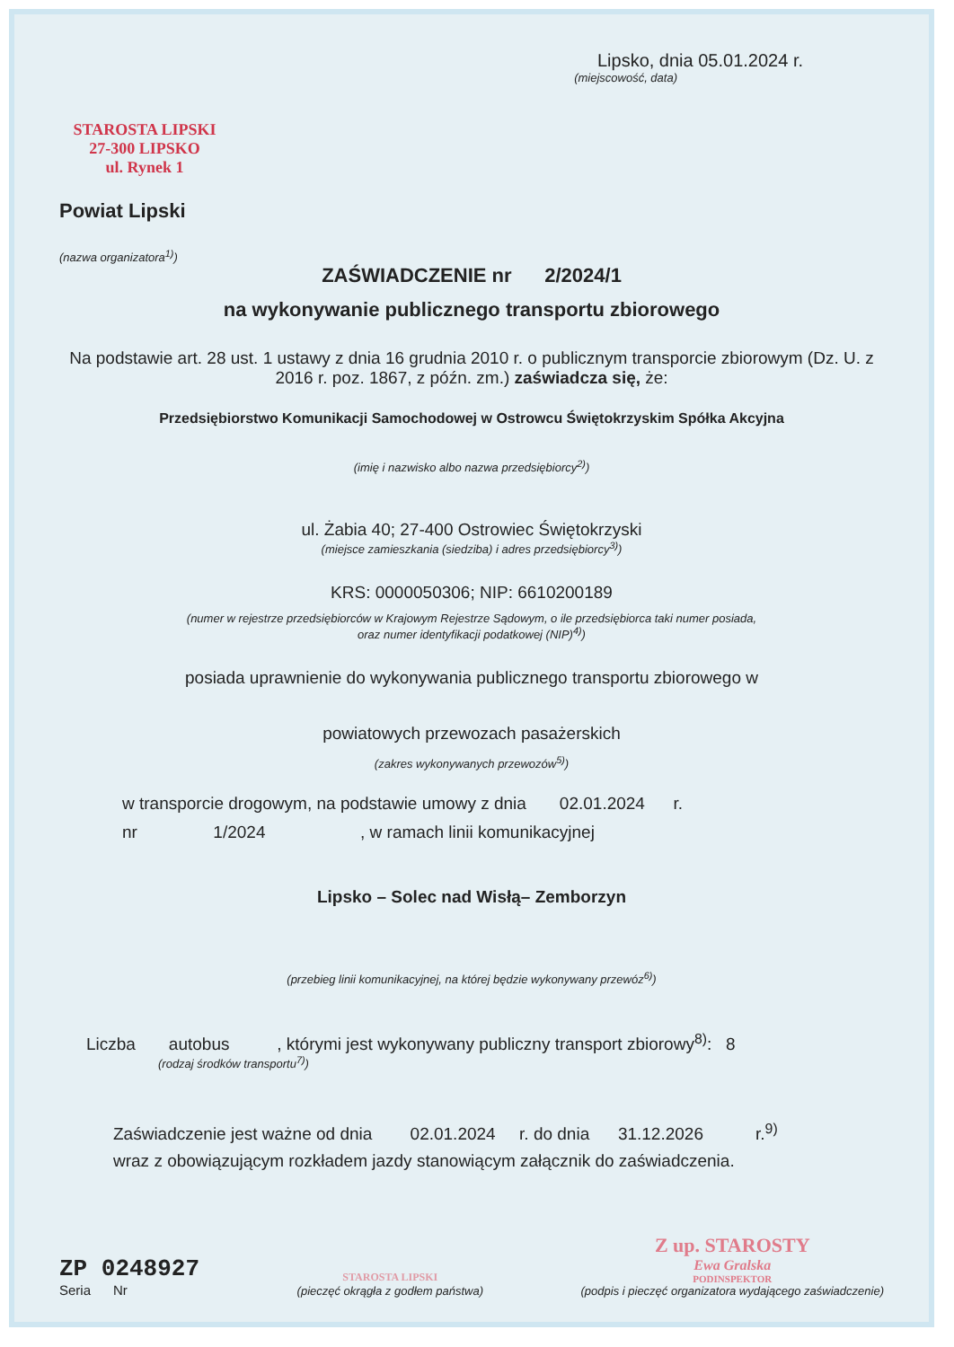Lipsko, dnia 05.01.2024 r.
(miejscowość, data)
STAROSTA LIPSKI
27-300 LIPSKO
ul. Rynek 1
Powiat Lipski
(nazwa organizatora<sup>1)</sup>)
ZAŚWIADCZENIE nr 2/2024/1
na wykonywanie publicznego transportu zbiorowego
Na podstawie art. 28 ust. 1 ustawy z dnia 16 grudnia 2010 r. o publicznym transporcie zbiorowym (Dz. U. z 2016 r. poz. 1867, z późn. zm.) zaświadcza się, że:
Przedsiębiorstwo Komunikacji Samochodowej w Ostrowcu Świętokrzyskim Spółka Akcyjna
(imię i nazwisko albo nazwa przedsiębiorcy<sup>2)</sup>)
ul. Żabia 40; 27-400 Ostrowiec Świętokrzyski
(miejsce zamieszkania (siedziba) i adres przedsiębiorcy<sup>3)</sup>)
KRS: 0000050306; NIP: 6610200189
(numer w rejestrze przedsiębiorców w Krajowym Rejestrze Sądowym, o ile przedsiębiorca taki numer posiada,
oraz numer identyfikacji podatkowej (NIP)<sup>4)</sup>)
posiada uprawnienie do wykonywania publicznego transportu zbiorowego w
powiatowych przewozach pasażerskich
(zakres wykonywanych przewozów<sup>5)</sup>)
w transporcie drogowym, na podstawie umowy z dnia 02.01.2024 r.
nr 1/2024 , w ramach linii komunikacyjnej
Lipsko – Solec nad Wisłą– Zemborzyn
(przebieg linii komunikacyjnej, na której będzie wykonywany przewóz<sup>6)</sup>)
Liczba autobus , którymi jest wykonywany publiczny transport zbiorowy<sup>8)</sup>: 8
(rodzaj środków transportu<sup>7)</sup>)
Zaświadczenie jest ważne od dnia 02.01.2024 r. do dnia 31.12.2026 r.<sup>9)</sup>
wraz z obowiązującym rozkładem jazdy stanowiącym załącznik do zaświadczenia.
ZP 0248927
Seria Nr
STAROSTA LIPSKI
(pieczęć okrągła z godłem państwa)
Z up. STAROSTY
Ewa Gralska
PODINSPEKTOR
(podpis i pieczęć organizatora wydającego zaświadczenie)